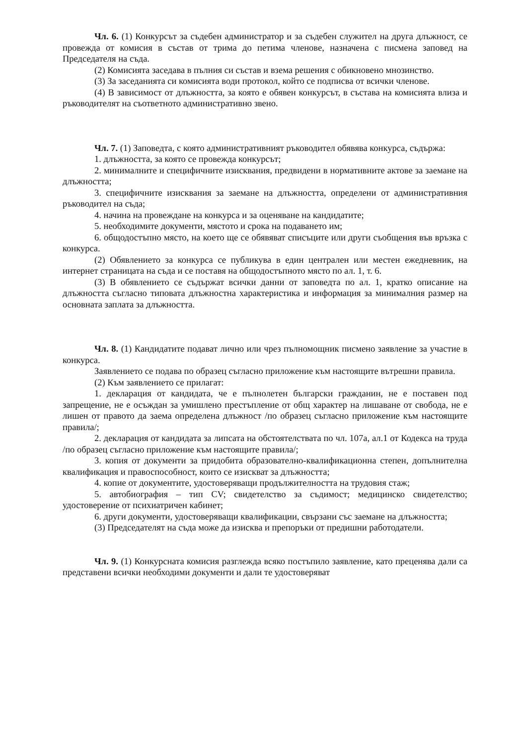Чл. 6. (1) Конкурсът за съдебен администратор и за съдебен служител на друга длъжност, се провежда от комисия в състав от трима до петима членове, назначена с писмена заповед на Председателя на съда.
(2) Комисията заседава в пълния си състав и взема решения с обикновено мнозинство.
(3) За заседанията си комисията води протокол, който се подписва от всички членове.
(4) В зависимост от длъжността, за която е обявен конкурсът, в състава на комисията влиза и ръководителят на съответното административно звено.
Чл. 7. (1) Заповедта, с която административният ръководител обявява конкурса, съдържа:
1. длъжността, за която се провежда конкурсът;
2. минималните и специфичните изисквания, предвидени в нормативните актове за заемане на длъжността;
3. специфичните изисквания за заемане на длъжността, определени от административния ръководител на съда;
4. начина на провеждане на конкурса и за оценяване на кандидатите;
5. необходимите документи, мястото и срока на подаването им;
6. общодостъпно място, на което ще се обявяват списъците или други съобщения във връзка с конкурса.
(2) Обявлението за конкурса се публикува в един централен или местен ежедневник, на интернет страницата на съда и се поставя на общодостъпното място по ал. 1, т. 6.
(3) В обявлението се съдържат всички данни от заповедта по ал. 1, кратко описание на длъжността съгласно типовата длъжностна характеристика и информация за минималния размер на основната заплата за длъжността.
Чл. 8. (1) Кандидатите подават лично или чрез пълномощник писмено заявление за участие в конкурса.
Заявлението се подава по образец съгласно приложение към настоящите вътрешни правила.
(2) Към заявлението се прилагат:
1. декларация от кандидата, че е пълнолетен български гражданин, не е поставен под запрещение, не е осъждан за умишлено престъпление от общ характер на лишаване от свобода, не е лишен от правото да заема определена длъжност /по образец съгласно приложение към настоящите правила/;
2. декларация от кандидата за липсата на обстоятелствата по чл. 107а, ал.1 от Кодекса на труда /по образец съгласно приложение към настоящите правила/;
3. копия от документи за придобита образователно-квалификационна степен, допълнителна квалификация и правоспособност, които се изискват за длъжността;
4. копие от документите, удостоверяващи продължителността на трудовия стаж;
5. автобиография – тип CV; свидетелство за съдимост; медицинско свидетелство; удостоверение от психиатричен кабинет;
6. други документи, удостоверяващи квалификации, свързани със заемане на длъжността;
(3) Председателят на съда може да изисква и препоръки от предишни работодатели.
Чл. 9. (1) Конкурсната комисия разглежда всяко постъпило заявление, като преценява дали са представени всички необходими документи и дали те удостоверяват